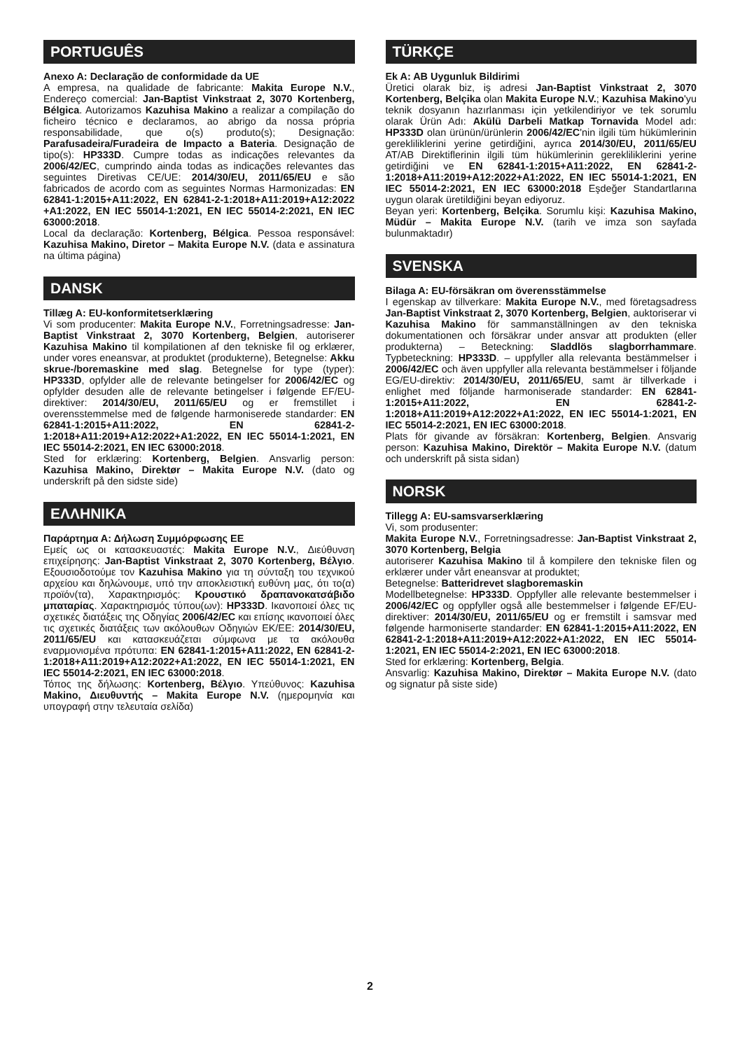PORTUGUÊS
Anexo A: Declaração de conformidade da UE
A empresa, na qualidade de fabricante: Makita Europe N.V., Endereço comercial: Jan-Baptist Vinkstraat 2, 3070 Kortenberg, Bélgica. Autorizamos Kazuhisa Makino a realizar a compilação do ficheiro técnico e declaramos, ao abrigo da nossa própria responsabilidade, que o(s) produto(s); Designação: Parafusadeira/Furadeira de Impacto a Bateria. Designação de tipo(s): HP333D. Cumpre todas as indicações relevantes da 2006/42/EC, cumprindo ainda todas as indicações relevantes das seguintes Diretivas CE/UE: 2014/30/EU, 2011/65/EU e são fabricados de acordo com as seguintes Normas Harmonizadas: EN 62841-1:2015+A11:2022, EN 62841-2-1:2018+A11:2019+A12:2022 +A1:2022, EN IEC 55014-1:2021, EN IEC 55014-2:2021, EN IEC 63000:2018.
Local da declaração: Kortenberg, Bélgica. Pessoa responsável: Kazuhisa Makino, Diretor – Makita Europe N.V. (data e assinatura na última página)
DANSK
Tillæg A: EU-konformitetserklæring
Vi som producenter: Makita Europe N.V., Forretningsadresse: Jan-Baptist Vinkstraat 2, 3070 Kortenberg, Belgien, autoriserer Kazuhisa Makino til kompilationen af den tekniske fil og erklærer, under vores eneansvar, at produktet (produkterne), Betegnelse: Akku skrue-/boremaskine med slag. Betegnelse for type (typer): HP333D, opfylder alle de relevante betingelser for 2006/42/EC og opfylder desuden alle de relevante betingelser i følgende EF/EU-direktiver: 2014/30/EU, 2011/65/EU og er fremstillet i overensstemmelse med de følgende harmoniserede standarder: EN 62841-1:2015+A11:2022, EN 62841-2-1:2018+A11:2019+A12:2022+A1:2022, EN IEC 55014-1:2021, EN IEC 55014-2:2021, EN IEC 63000:2018.
Sted for erklæring: Kortenberg, Belgien. Ansvarlig person: Kazuhisa Makino, Direktør – Makita Europe N.V. (dato og underskrift på den sidste side)
ΕΛΛΗΝΙΚΑ
Παράρτημα Α: Δήλωση Συμμόρφωσης ΕΕ
Εμείς ως οι κατασκευαστές: Makita Europe N.V., Διεύθυνση επιχείρησης: Jan-Baptist Vinkstraat 2, 3070 Kortenberg, Βέλγιο. Εξουσιοδοτούμε τον Kazuhisa Makino για τη σύνταξη του τεχνικού αρχείου και δηλώνουμε, υπό την αποκλειστική ευθύνη μας, ότι το(α) προϊόν(τα), Χαρακτηρισμός: Κρουστικό δραπανοκατσάβιδο μπαταρίας. Χαρακτηρισμός τύπου(ων): HP333D. Ικανοποιεί όλες τις σχετικές διατάξεις της Οδηγίας 2006/42/EC και επίσης ικανοποιεί όλες τις σχετικές διατάξεις των ακόλουθων Οδηγιών ΕΚ/ΕΕ: 2014/30/EU, 2011/65/EU και κατασκευάζεται σύμφωνα με τα ακόλουθα εναρμονισμένα πρότυπα: EN 62841-1:2015+A11:2022, EN 62841-2-1:2018+A11:2019+A12:2022+A1:2022, EN IEC 55014-1:2021, EN IEC 55014-2:2021, EN IEC 63000:2018.
Τόπος της δήλωσης: Kortenberg, Βέλγιο. Υπεύθυνος: Kazuhisa Makino, Διευθυντής – Makita Europe N.V. (ημερομηνία και υπογραφή στην τελευταία σελίδα)
TÜRKÇE
Ek A: AB Uygunluk Bildirimi
Üretici olarak biz, iş adresi Jan-Baptist Vinkstraat 2, 3070 Kortenberg, Belçika olan Makita Europe N.V.; Kazuhisa Makino'yu teknik dosyanın hazırlanması için yetkilendiriyor ve tek sorumlu olarak Ürün Adı: Akülü Darbeli Matkap Tornavida Model adı: HP333D olan ürünün/ürünlerin 2006/42/EC'nin ilgili tüm hükümlerinin gerekliliklerini yerine getirdiğini, ayrıca 2014/30/EU, 2011/65/EU AT/AB Direktiflerinin ilgili tüm hükümlerinin gerekliliklerini yerine getirdiğini ve EN 62841-1:2015+A11:2022, EN 62841-2-1:2018+A11:2019+A12:2022+A1:2022, EN IEC 55014-1:2021, EN IEC 55014-2:2021, EN IEC 63000:2018 Eşdeğer Standartlarına uygun olarak üretildiğini beyan ediyoruz.
Beyan yeri: Kortenberg, Belçika. Sorumlu kişi: Kazuhisa Makino, Müdür – Makita Europe N.V. (tarih ve imza son sayfada bulunmaktadır)
SVENSKA
Bilaga A: EU-försäkran om överensstämmelse
I egenskap av tillverkare: Makita Europe N.V., med företagsadress Jan-Baptist Vinkstraat 2, 3070 Kortenberg, Belgien, auktoriserar vi Kazuhisa Makino för sammanställningen av den tekniska dokumentationen och försäkrar under ansvar att produkten (eller produkterna) – Beteckning: Sladdlös slagborrhammare. Typbeteckning: HP333D. – uppfyller alla relevanta bestämmelser i 2006/42/EC och även uppfyller alla relevanta bestämmelser i följande EG/EU-direktiv: 2014/30/EU, 2011/65/EU, samt är tillverkade i enlighet med följande harmoniserade standarder: EN 62841-1:2015+A11:2022, EN 62841-2-1:2018+A11:2019+A12:2022+A1:2022, EN IEC 55014-1:2021, EN IEC 55014-2:2021, EN IEC 63000:2018.
Plats för givande av försäkran: Kortenberg, Belgien. Ansvarig person: Kazuhisa Makino, Direktör – Makita Europe N.V. (datum och underskrift på sista sidan)
NORSK
Tillegg A: EU-samsvarserklæring
Vi, som produsenter:
Makita Europe N.V., Forretningsadresse: Jan-Baptist Vinkstraat 2, 3070 Kortenberg, Belgia
autoriserer Kazuhisa Makino til å kompilere den tekniske filen og erklærer under vårt eneansvar at produktet;
Betegnelse: Batteridrevet slagboremaskin
Modellbetegnelse: HP333D. Oppfyller alle relevante bestemmelser i 2006/42/EC og oppfyller også alle bestemmelser i følgende EF/EU-direktiver: 2014/30/EU, 2011/65/EU og er fremstilt i samsvar med følgende harmoniserte standarder: EN 62841-1:2015+A11:2022, EN 62841-2-1:2018+A11:2019+A12:2022+A1:2022, EN IEC 55014-1:2021, EN IEC 55014-2:2021, EN IEC 63000:2018.
Sted for erklæring: Kortenberg, Belgia.
Ansvarlig: Kazuhisa Makino, Direktør – Makita Europe N.V. (dato og signatur på siste side)
2